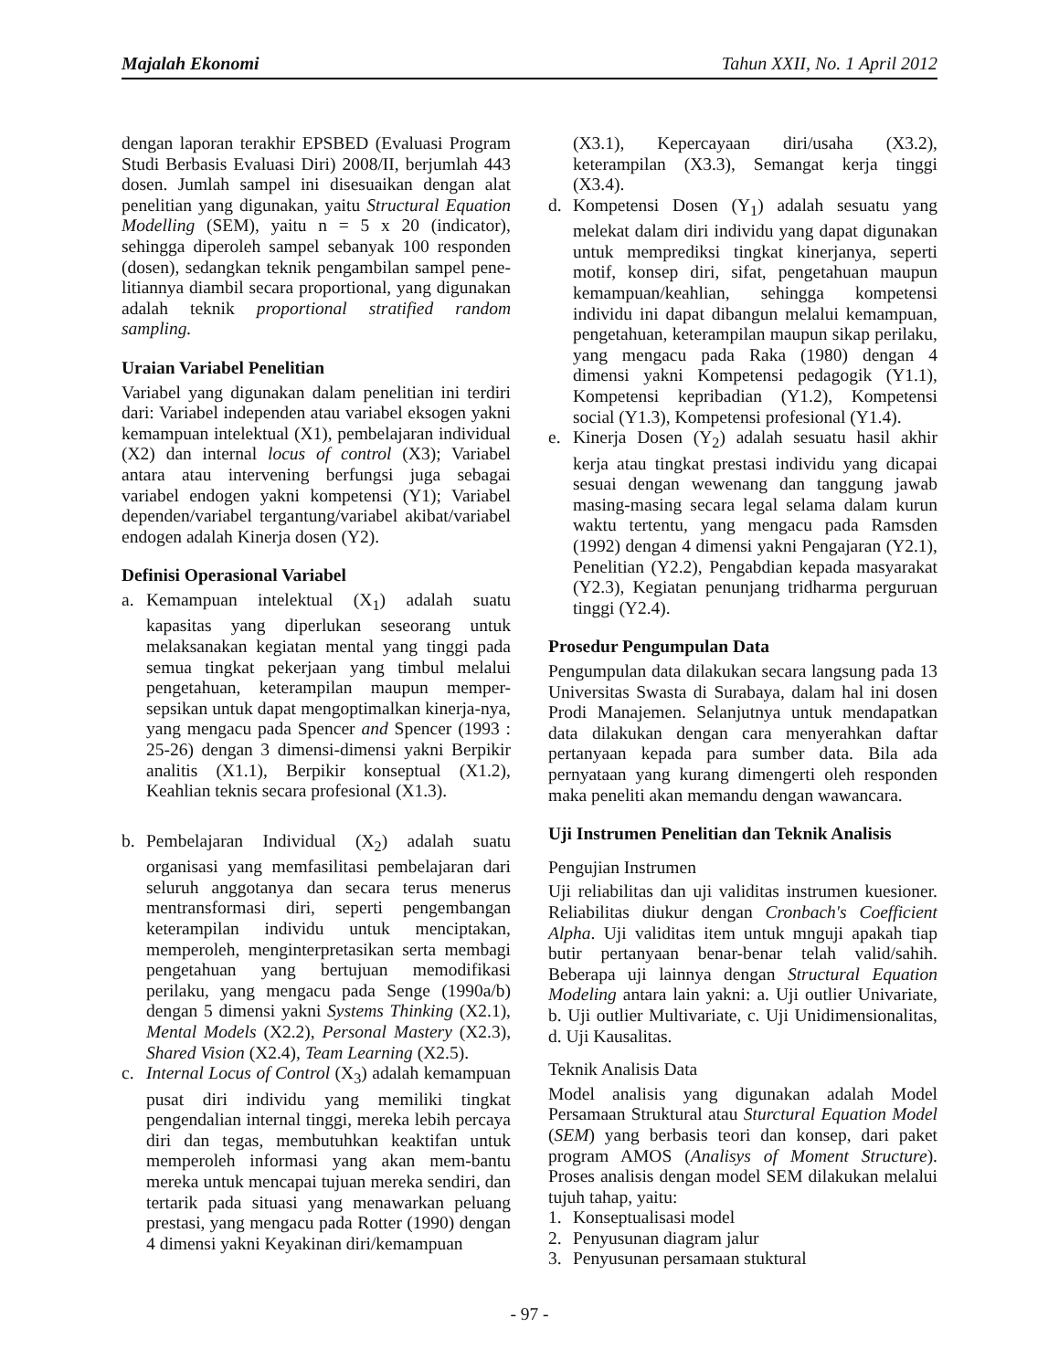Majalah Ekonomi Tahun XXII, No. 1 April 2012
dengan laporan terakhir EPSBED (Evaluasi Program Studi Berbasis Evaluasi Diri) 2008/II, berjumlah 443 dosen. Jumlah sampel ini disesuaikan dengan alat penelitian yang digunakan, yaitu Structural Equation Modelling (SEM), yaitu n = 5 x 20 (indicator), sehingga diperoleh sampel sebanyak 100 responden (dosen), sedangkan teknik pengambilan sampel pene-litiannya diambil secara proportional, yang digunakan adalah teknik proportional stratified random sampling.
Uraian Variabel Penelitian
Variabel yang digunakan dalam penelitian ini terdiri dari: Variabel independen atau variabel eksogen yakni kemampuan intelektual (X1), pembelajaran individual (X2) dan internal locus of control (X3); Variabel antara atau intervening berfungsi juga sebagai variabel endogen yakni kompetensi (Y1); Variabel dependen/variabel tergantung/variabel akibat/variabel endogen adalah Kinerja dosen (Y2).
Definisi Operasional Variabel
a. Kemampuan intelektual (X<sub>1</sub>) adalah suatu kapasitas yang diperlukan seseorang untuk melaksanakan kegiatan mental yang tinggi pada semua tingkat pekerjaan yang timbul melalui pengetahuan, keterampilan maupun memper-sepsikan untuk dapat mengoptimalkan kinerja-nya, yang mengacu pada Spencer and Spencer (1993 : 25-26) dengan 3 dimensi-dimensi yakni Berpikir analitis (X1.1), Berpikir konseptual (X1.2), Keahlian teknis secara profesional (X1.3).
b. Pembelajaran Individual (X<sub>2</sub>) adalah suatu organisasi yang memfasilitasi pembelajaran dari seluruh anggotanya dan secara terus menerus mentransformasi diri, seperti pengembangan keterampilan individu untuk menciptakan, memperoleh, menginterpretasikan serta membagi pengetahuan yang bertujuan memodifikasi perilaku, yang mengacu pada Senge (1990a/b) dengan 5 dimensi yakni Systems Thinking (X2.1), Mental Models (X2.2), Personal Mastery (X2.3), Shared Vision (X2.4), Team Learning (X2.5).
c. Internal Locus of Control (X<sub>3</sub>) adalah kemampuan pusat diri individu yang memiliki tingkat pengendalian internal tinggi, mereka lebih percaya diri dan tegas, membutuhkan keaktifan untuk memperoleh informasi yang akan mem-bantu mereka untuk mencapai tujuan mereka sendiri, dan tertarik pada situasi yang menawarkan peluang prestasi, yang mengacu pada Rotter (1990) dengan 4 dimensi yakni Keyakinan diri/kemampuan
(X3.1), Kepercayaan diri/usaha (X3.2), keterampilan (X3.3), Semangat kerja tinggi (X3.4).
d. Kompetensi Dosen (Y<sub>1</sub>) adalah sesuatu yang melekat dalam diri individu yang dapat digunakan untuk memprediksi tingkat kinerjanya, seperti motif, konsep diri, sifat, pengetahuan maupun kemampuan/keahlian, sehingga kompetensi individu ini dapat dibangun melalui kemampuan, pengetahuan, keterampilan maupun sikap perilaku, yang mengacu pada Raka (1980) dengan 4 dimensi yakni Kompetensi pedagogik (Y1.1), Kompetensi kepribadian (Y1.2), Kompetensi social (Y1.3), Kompetensi profesional (Y1.4).
e. Kinerja Dosen (Y<sub>2</sub>) adalah sesuatu hasil akhir kerja atau tingkat prestasi individu yang dicapai sesuai dengan wewenang dan tanggung jawab masing-masing secara legal selama dalam kurun waktu tertentu, yang mengacu pada Ramsden (1992) dengan 4 dimensi yakni Pengajaran (Y2.1), Penelitian (Y2.2), Pengabdian kepada masyarakat (Y2.3), Kegiatan penunjang tridharma perguruan tinggi (Y2.4).
Prosedur Pengumpulan Data
Pengumpulan data dilakukan secara langsung pada 13 Universitas Swasta di Surabaya, dalam hal ini dosen Prodi Manajemen. Selanjutnya untuk mendapatkan data dilakukan dengan cara menyerahkan daftar pertanyaan kepada para sumber data. Bila ada pernyataan yang kurang dimengerti oleh responden maka peneliti akan memandu dengan wawancara.
Uji Instrumen Penelitian dan Teknik Analisis
Pengujian Instrumen
Uji reliabilitas dan uji validitas instrumen kuesioner. Reliabilitas diukur dengan Cronbach's Coefficient Alpha. Uji validitas item untuk mnguji apakah tiap butir pertanyaan benar-benar telah valid/sahih. Beberapa uji lainnya dengan Structural Equation Modeling antara lain yakni: a. Uji outlier Univariate, b. Uji outlier Multivariate, c. Uji Unidimensionalitas, d. Uji Kausalitas.
Teknik Analisis Data
Model analisis yang digunakan adalah Model Persamaan Struktural atau Sturctural Equation Model (SEM) yang berbasis teori dan konsep, dari paket program AMOS (Analisys of Moment Structure). Proses analisis dengan model SEM dilakukan melalui tujuh tahap, yaitu:
1. Konseptualisasi model
2. Penyusunan diagram jalur
3. Penyusunan persamaan stuktural
- 97 -